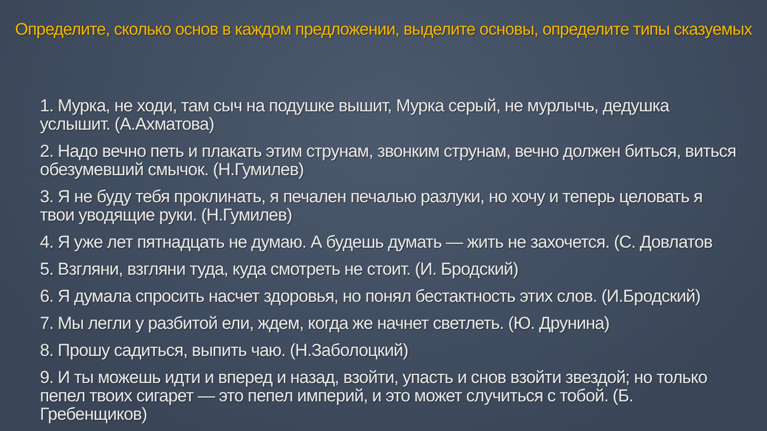Определите, сколько основ в каждом предложении, выделите основы, определите типы сказуемых
1. Мурка, не ходи, там сыч на подушке вышит, Мурка серый, не мурлычь, дедушка услышит. (А.Ахматова)
2. Надо вечно петь и плакать этим струнам, звонким струнам, вечно должен биться, виться обезумевший смычок. (Н.Гумилев)
3. Я не буду тебя проклинать, я печален печалью разлуки, но хочу и теперь целовать я твои уводящие руки. (Н.Гумилев)
4. Я уже лет пятнадцать не думаю. А будешь думать — жить не захочется. (С. Довлатов
5. Взгляни, взгляни туда, куда смотреть не стоит. (И. Бродский)
6. Я думала спросить насчет здоровья, но понял бестактность этих слов. (И.Бродский)
7. Мы легли у разбитой ели, ждем, когда же начнет светлеть. (Ю. Друнина)
8. Прошу садиться, выпить чаю. (Н.Заболоцкий)
9. И ты можешь идти и вперед и назад, взойти, упасть и снов взойти звездой; но только пепел твоих сигарет — это пепел империй, и это может случиться с тобой. (Б. Гребенщиков)